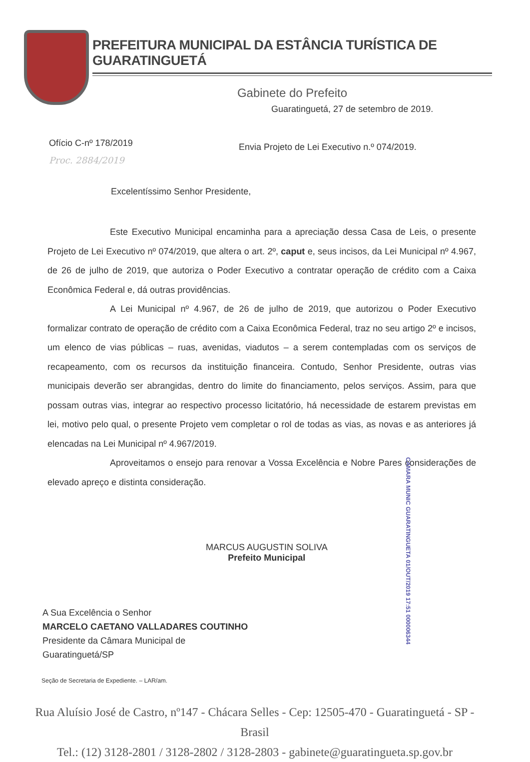PREFEITURA MUNICIPAL DA ESTÂNCIA TURÍSTICA DE GUARATINGUETÁ
Gabinete do Prefeito
Guaratinguetá, 27 de setembro de 2019.
Ofício C-nº 178/2019
Proc. 2884/2019
Envia Projeto de Lei Executivo n.º 074/2019.
Excelentíssimo Senhor Presidente,
Este Executivo Municipal encaminha para a apreciação dessa Casa de Leis, o presente Projeto de Lei Executivo nº 074/2019, que altera o art. 2º, caput e, seus incisos, da Lei Municipal nº 4.967, de 26 de julho de 2019, que autoriza o Poder Executivo a contratar operação de crédito com a Caixa Econômica Federal e, dá outras providências.
A Lei Municipal nº 4.967, de 26 de julho de 2019, que autorizou o Poder Executivo formalizar contrato de operação de crédito com a Caixa Econômica Federal, traz no seu artigo 2º e incisos, um elenco de vias públicas – ruas, avenidas, viadutos – a serem contempladas com os serviços de recapeamento, com os recursos da instituição financeira. Contudo, Senhor Presidente, outras vias municipais deverão ser abrangidas, dentro do limite do financiamento, pelos serviços. Assim, para que possam outras vias, integrar ao respectivo processo licitatório, há necessidade de estarem previstas em lei, motivo pelo qual, o presente Projeto vem completar o rol de todas as vias, as novas e as anteriores já elencadas na Lei Municipal nº 4.967/2019.
Aproveitamos o ensejo para renovar a Vossa Excelência e Nobre Pares considerações de elevado apreço e distinta consideração.
CAMARA MUNIC GUARATINGUETA 01/OUT/2019 17:51 000006344
MARCUS AUGUSTIN SOLIVA
Prefeito Municipal
A Sua Excelência o Senhor
MARCELO CAETANO VALLADARES COUTINHO
Presidente da Câmara Municipal de
Guaratinguetá/SP
Seção de Secretaria de Expediente. – LAR/am.
Rua Aluísio José de Castro, nº147 - Chácara Selles - Cep: 12505-470 - Guaratinguetá - SP - Brasil
Tel.: (12) 3128-2801 / 3128-2802 / 3128-2803 - gabinete@guaratingueta.sp.gov.br